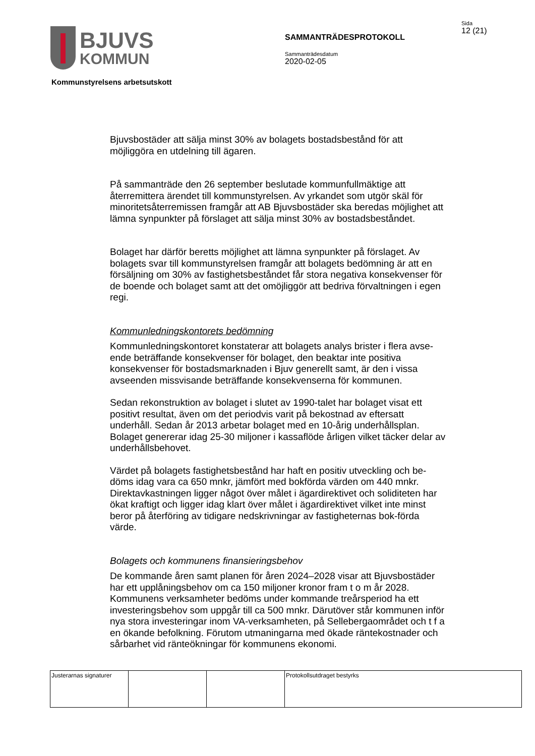BJUVS
KOMMUN
SAMMANTRÄDESPROTOKOLL
Sammanträdesdatum
2020-02-05
Sida
12 (21)
Kommunstyrelsens arbetsutskott
Bjuvsbostäder att sälja minst 30% av bolagets bostadsbestånd för att möjliggöra en utdelning till ägaren.
På sammanträde den 26 september beslutade kommunfullmäktige att återremittera ärendet till kommunstyrelsen. Av yrkandet som utgör skäl för minoritetsåterremissen framgår att AB Bjuvsbostäder ska beredas möjlighet att lämna synpunkter på förslaget att sälja minst 30% av bostadsbeståndet.
Bolaget har därför beretts möjlighet att lämna synpunkter på förslaget. Av bolagets svar till kommunstyrelsen framgår att bolagets bedömning är att en försäljning om 30% av fastighetsbeståndet får stora negativa konsekvenser för de boende och bolaget samt att det omöjliggör att bedriva förvaltningen i egen regi.
Kommunledningskontorets bedömning
Kommunledningskontoret konstaterar att bolagets analys brister i flera avse-ende beträffande konsekvenser för bolaget, den beaktar inte positiva konsekvenser för bostadsmarknaden i Bjuv generellt samt, är den i vissa avseenden missvisande beträffande konsekvenserna för kommunen.
Sedan rekonstruktion av bolaget i slutet av 1990-talet har bolaget visat ett positivt resultat, även om det periodvis varit på bekostnad av eftersatt underhåll. Sedan år 2013 arbetar bolaget med en 10-årig underhållsplan. Bolaget genererar idag 25-30 miljoner i kassaflöde årligen vilket täcker delar av underhållsbehovet.
Värdet på bolagets fastighetsbestånd har haft en positiv utveckling och be-döms idag vara ca 650 mnkr, jämfört med bokförda värden om 440 mnkr. Direktavkastningen ligger något över målet i ägardirektivet och soliditeten har ökat kraftigt och ligger idag klart över målet i ägardirektivet vilket inte minst beror på återföring av tidigare nedskrivningar av fastigheternas bok-förda värde.
Bolagets och kommunens finansieringsbehov
De kommande åren samt planen för åren 2024–2028 visar att Bjuvsbostäder har ett upplåningsbehov om ca 150 miljoner kronor fram t o m år 2028. Kommunens verksamheter bedöms under kommande treårsperiod ha ett investeringsbehov som uppgår till ca 500 mnkr. Därutöver står kommunen inför nya stora investeringar inom VA-verksamheten, på Sellebergaområdet och t f a en ökande befolkning. Förutom utmaningarna med ökade räntekostnader och sårbarhet vid ränteökningar för kommunens ekonomi.
| Justerarnas signaturer | | | Protokollsutdraget bestyrks |